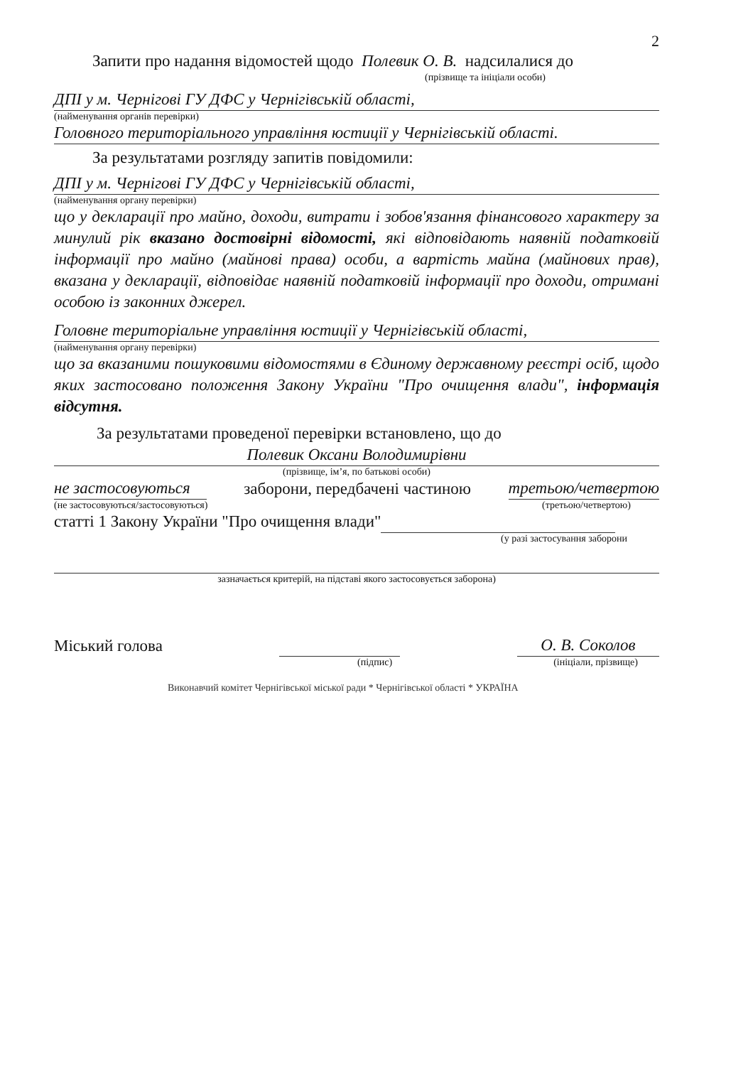2
Запити про надання відомостей щодо Полевик О. В. надсилалися до
(прізвище та ініціали особи)
ДПІ у м. Чернігові ГУ ДФС у Чернігівській області,
(найменування органів перевірки)
Головного територіального управління юстиції у Чернігівській області.
За результатами розгляду запитів повідомили:
ДПІ у м. Чернігові ГУ ДФС у Чернігівській області,
(найменування органу перевірки)
що у декларації про майно, доходи, витрати і зобов'язання фінансового характеру за минулий рік вказано достовірні відомості, які відповідають наявній податковій інформації про майно (майнові права) особи, а вартість майна (майнових прав), вказана у декларації, відповідає наявній податковій інформації про доходи, отримані особою із законних джерел.
Головне територіальне управління юстиції у Чернігівській області,
(найменування органу перевірки)
що за вказаними пошуковими відомостями в Єдиному державному реєстрі осіб, щодо яких застосовано положення Закону України "Про очищення влади", інформація відсутня.
За результатами проведеної перевірки встановлено, що до
Полевик Оксани Володимирівни
(прізвище, ім’я, по батькові особи)
не застосовуються заборони, передбачені частиною третьою/четвертою
(не застосовуються/застосовуються) (третьою/четвертою)
статті 1 Закону України "Про очищення влади"
(у разі застосування заборони
зазначається критерій, на підставі якого застосовується заборона)
Міський голова О. В. Соколов
(підпис) (ініціали, прізвище)
Виконавчий комітет Чернігівської міської ради * Чернігівської області * УКРАЇНА